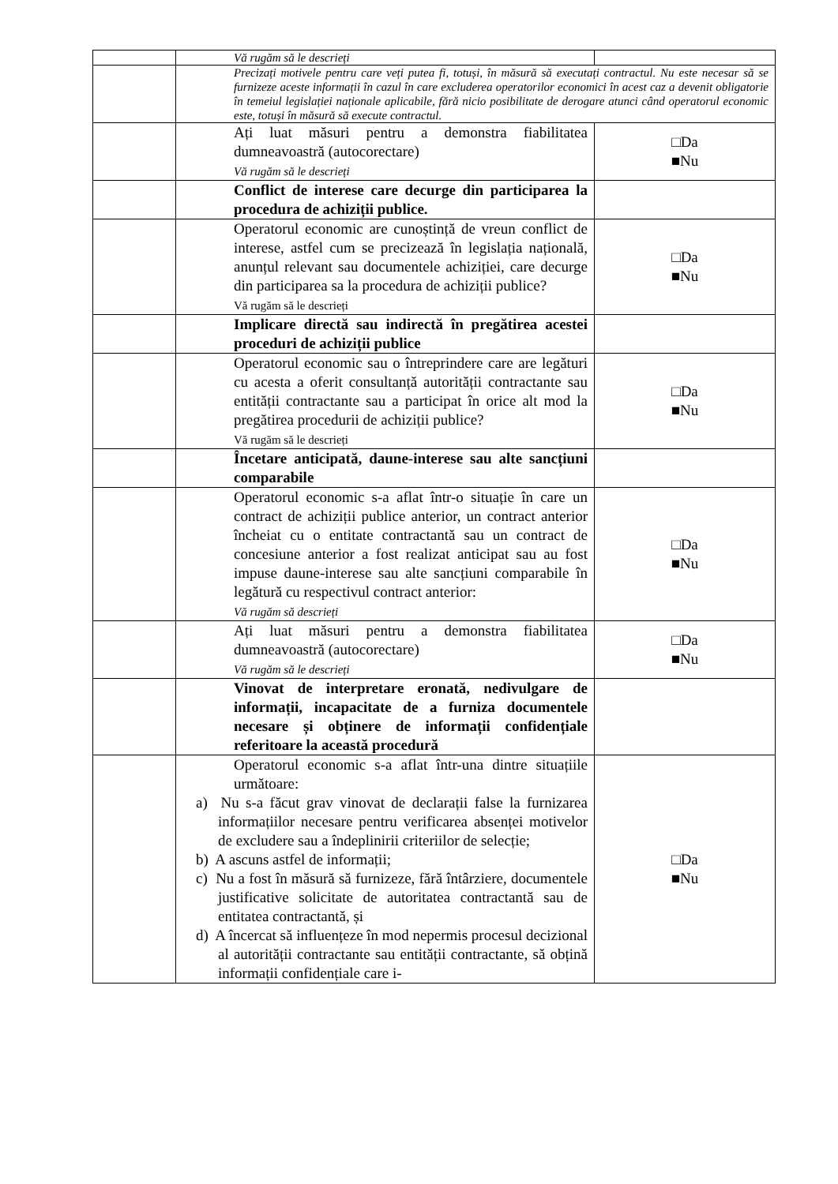| | Vă rugăm să le descrieți | |
| | Precizați motivele pentru care veți putea fi, totuși, în măsură să executați contractul. Nu este necesar să se furnizeze aceste informații în cazul în care excluderea operatorilor economici în acest caz a devenit obligatorie în temeiul legislației naționale aplicabile, fără nicio posibilitate de derogare atunci când operatorul economic este, totuși în măsură să execute contractul. | |
| | Ați luat măsuri pentru a demonstra fiabilitatea dumneavoastră (autocorectare) Vă rugăm să le descrieți | □Da ■Nu |
| | Conflict de interese care decurge din participarea la procedura de achiziții publice. | |
| | Operatorul economic are cunoștință de vreun conflict de interese, astfel cum se precizează în legislația națională, anunțul relevant sau documentele achiziției, care decurge din participarea sa la procedura de achiziții publice? Vă rugăm să le descrieți | □Da ■Nu |
| | Implicare directă sau indirectă în pregătirea acestei proceduri de achiziții publice | |
| | Operatorul economic sau o întreprindere care are legături cu acesta a oferit consultanță autorității contractante sau entității contractante sau a participat în orice alt mod la pregătirea procedurii de achiziții publice? Vă rugăm să le descrieți | □Da ■Nu |
| | Încetare anticipată, daune-interese sau alte sancțiuni comparabile | |
| | Operatorul economic s-a aflat într-o situație în care un contract de achiziții publice anterior, un contract anterior încheiat cu o entitate contractantă sau un contract de concesiune anterior a fost realizat anticipat sau au fost impuse daune-interese sau alte sancțiuni comparabile în legătură cu respectivul contract anterior: Vă rugăm să descrieți | □Da ■Nu |
| | Ați luat măsuri pentru a demonstra fiabilitatea dumneavoastră (autocorectare) Vă rugăm să le descrieți | □Da ■Nu |
| | Vinovat de interpretare eronată, nedivulgare de informații, incapacitate de a furniza documentele necesare și obținere de informații confidențiale referitoare la această procedură | |
| | Operatorul economic s-a aflat într-una dintre situațiile următoare: a) Nu s-a făcut grav vinovat de declarații false la furnizarea informațiilor necesare pentru verificarea absenței motivelor de excludere sau a îndeplinirii criteriilor de selecție; b) A ascuns astfel de informații; c) Nu a fost în măsură să furnizeze, fără întârziere, documentele justificative solicitate de autoritatea contractantă sau de entitatea contractantă, și d) A încercat să influențeze în mod nepermis procesul decizional al autorității contractante sau entității contractante, să obțină informații confidențiale care i- | □Da ■Nu |